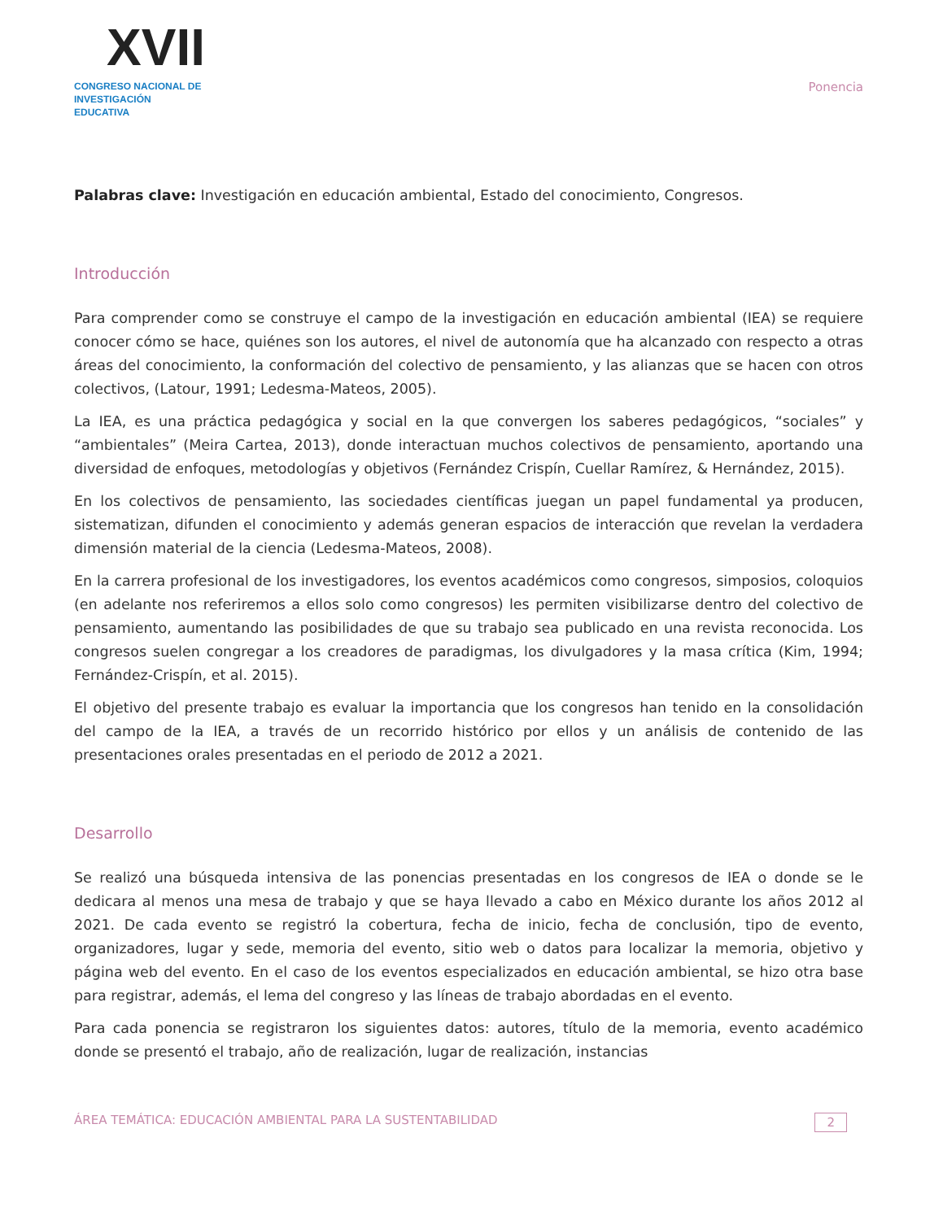XVII
CONGRESO NACIONAL DE
INVESTIGACIÓN EDUCATIVA
Ponencia
Palabras clave: Investigación en educación ambiental, Estado del conocimiento, Congresos.
Introducción
Para comprender como se construye el campo de la investigación en educación ambiental (IEA) se requiere conocer cómo se hace, quiénes son los autores, el nivel de autonomía que ha alcanzado con respecto a otras áreas del conocimiento, la conformación del colectivo de pensamiento, y las alianzas que se hacen con otros colectivos, (Latour, 1991; Ledesma-Mateos, 2005).
La IEA, es una práctica pedagógica y social en la que convergen los saberes pedagógicos, “sociales” y “ambientales” (Meira Cartea, 2013), donde interactuan muchos colectivos de pensamiento, aportando una diversidad de enfoques, metodologías y objetivos (Fernández Crispín, Cuellar Ramírez, & Hernández, 2015).
En los colectivos de pensamiento, las sociedades científicas juegan un papel fundamental ya producen, sistematizan, difunden el conocimiento y además generan espacios de interacción que revelan la verdadera dimensión material de la ciencia (Ledesma-Mateos, 2008).
En la carrera profesional de los investigadores, los eventos académicos como congresos, simposios, coloquios (en adelante nos referiremos a ellos solo como congresos) les permiten visibilizarse dentro del colectivo de pensamiento, aumentando las posibilidades de que su trabajo sea publicado en una revista reconocida. Los congresos suelen congregar a los creadores de paradigmas, los divulgadores y la masa crítica (Kim, 1994; Fernández-Crispín, et al. 2015).
El objetivo del presente trabajo es evaluar la importancia que los congresos han tenido en la consolidación del campo de la IEA, a través de un recorrido histórico por ellos y un análisis de contenido de las presentaciones orales presentadas en el periodo de 2012 a 2021.
Desarrollo
Se realizó una búsqueda intensiva de las ponencias presentadas en los congresos de IEA o donde se le dedicara al menos una mesa de trabajo y que se haya llevado a cabo en México durante los años 2012 al 2021. De cada evento se registró la cobertura, fecha de inicio, fecha de conclusión, tipo de evento, organizadores, lugar y sede, memoria del evento, sitio web o datos para localizar la memoria, objetivo y página web del evento. En el caso de los eventos especializados en educación ambiental, se hizo otra base para registrar, además, el lema del congreso y las líneas de trabajo abordadas en el evento.
Para cada ponencia se registraron los siguientes datos: autores, título de la memoria, evento académico donde se presentó el trabajo, año de realización, lugar de realización, instancias
ÁREA TEMÁTICA: EDUCACIÓN AMBIENTAL PARA LA SUSTENTABILIDAD 2